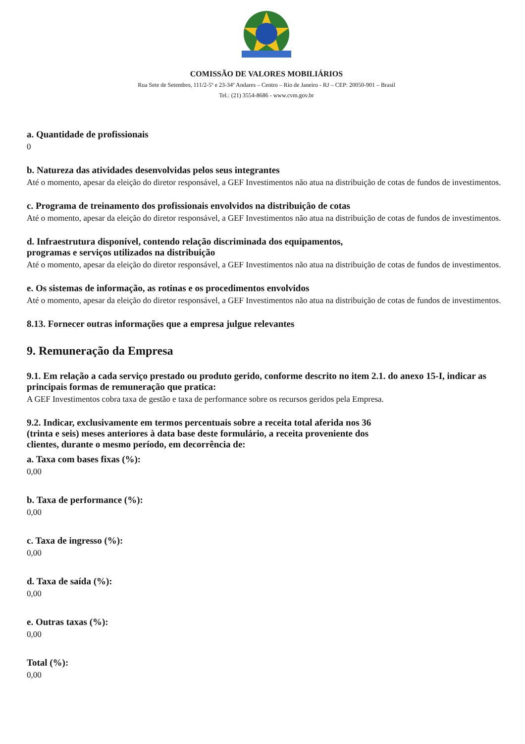COMISSÃO DE VALORES MOBILIÁRIOS
Rua Sete de Setembro, 111/2-5º e 23-34º Andares – Centro – Rio de Janeiro - RJ – CEP: 20050-901 – Brasil
Tel.: (21) 3554-8686 - www.cvm.gov.br
a. Quantidade de profissionais
0
b. Natureza das atividades desenvolvidas pelos seus integrantes
Até o momento, apesar da eleição do diretor responsável, a GEF Investimentos não atua na distribuição de cotas de fundos de investimentos.
c. Programa de treinamento dos profissionais envolvidos na distribuição de cotas
Até o momento, apesar da eleição do diretor responsável, a GEF Investimentos não atua na distribuição de cotas de fundos de investimentos.
d. Infraestrutura disponível, contendo relação discriminada dos equipamentos,
programas e serviços utilizados na distribuição
Até o momento, apesar da eleição do diretor responsável, a GEF Investimentos não atua na distribuição de cotas de fundos de investimentos.
e. Os sistemas de informação, as rotinas e os procedimentos envolvidos
Até o momento, apesar da eleição do diretor responsável, a GEF Investimentos não atua na distribuição de cotas de fundos de investimentos.
8.13. Fornecer outras informações que a empresa julgue relevantes
9. Remuneração da Empresa
9.1. Em relação a cada serviço prestado ou produto gerido, conforme descrito no item 2.1. do anexo 15-I, indicar as principais formas de remuneração que pratica:
A GEF Investimentos cobra taxa de gestão e taxa de performance sobre os recursos geridos pela Empresa.
9.2. Indicar, exclusivamente em termos percentuais sobre a receita total aferida nos 36
(trinta e seis) meses anteriores à data base deste formulário, a receita proveniente dos
clientes, durante o mesmo período, em decorrência de:
a. Taxa com bases fixas (%):
0,00
b. Taxa de performance (%):
0,00
c. Taxa de ingresso (%):
0,00
d. Taxa de saída (%):
0,00
e. Outras taxas (%):
0,00
Total (%):
0,00